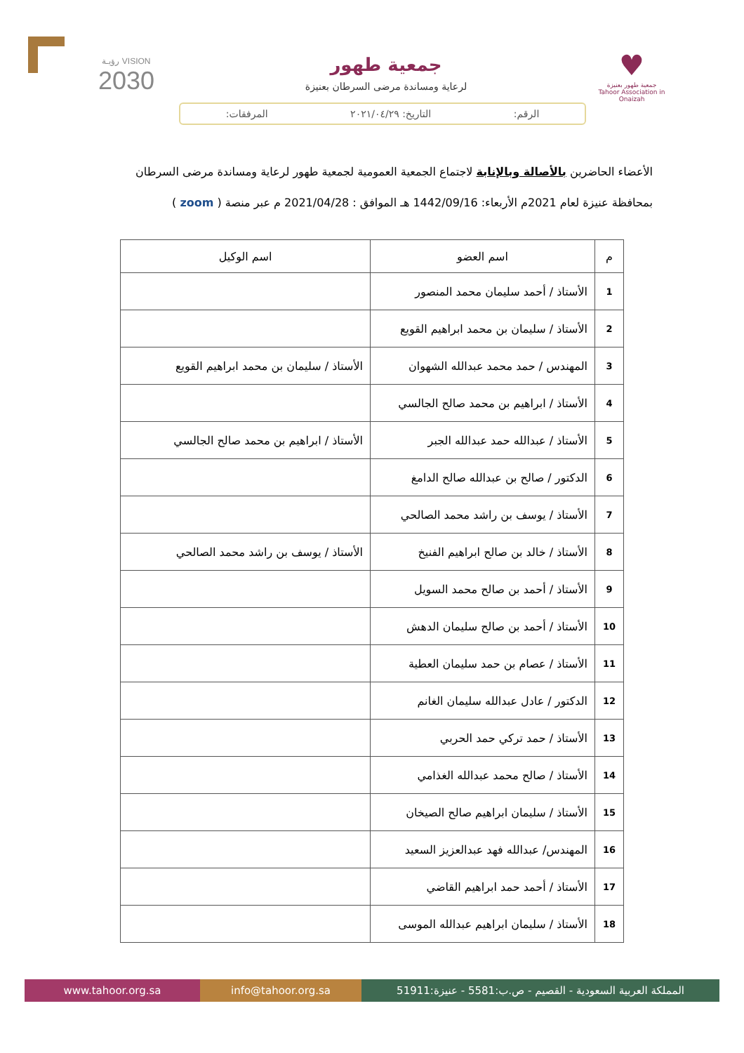♥
جمعية طهور بعنيزة
Tahoor Association in Onaizah
جمعية طهور
لرعاية ومساندة مرضى السرطان بعنيزة
VISION رؤيـة
2030
الرقم: التاريخ: ٢٠٢١/٠٤/٢٩ المرفقات:
الأعضاء الحاضرين بالأصالة وبالإنابة لاجتماع الجمعية العمومية لجمعية طهور لرعاية ومساندة مرضى السرطان بمحافظة عنيزة لعام 2021م الأربعاء: 1442/09/16 هـ الموافق : 2021/04/28 م عبر منصة ( zoom )
| م | اسم العضو | اسم الوكيل |
| --- | --- | --- |
| 1 | الأستاذ / أحمد سليمان محمد المنصور | |
| 2 | الأستاذ / سليمان بن محمد ابراهيم القويع | |
| 3 | المهندس / حمد محمد عبدالله الشهوان | الأستاذ / سليمان بن محمد ابراهيم القويع |
| 4 | الأستاذ / ابراهيم بن محمد صالح الجالسي | |
| 5 | الأستاذ / عبدالله حمد عبدالله الجبر | الأستاذ / ابراهيم بن محمد صالح الجالسي |
| 6 | الدكتور / صالح بن عبدالله صالح الدامغ | |
| 7 | الأستاذ / يوسف بن راشد محمد الصالحي | |
| 8 | الأستاذ / خالد بن صالح ابراهيم الفنيخ | الأستاذ / يوسف بن راشد محمد الصالحي |
| 9 | الأستاذ / أحمد بن صالح محمد السويل | |
| 10 | الأستاذ / أحمد بن صالح سليمان الدهش | |
| 11 | الأستاذ / عصام بن حمد سليمان العطية | |
| 12 | الدكتور / عادل عبدالله سليمان الغانم | |
| 13 | الأستاذ / حمد تركي حمد الحربي | |
| 14 | الأستاذ / صالح محمد عبدالله الغذامي | |
| 15 | الأستاذ / سليمان ابراهيم صالح الصيخان | |
| 16 | المهندس/ عبدالله فهد عبدالعزيز السعيد | |
| 17 | الأستاذ / أحمد حمد ابراهيم القاضي | |
| 18 | الأستاذ / سليمان ابراهيم عبدالله الموسى | |
www.tahoor.org.sa info@tahoor.org.sa
المملكة العربية السعودية - القصيم - ص.ب:5581 - عنيزة:51911